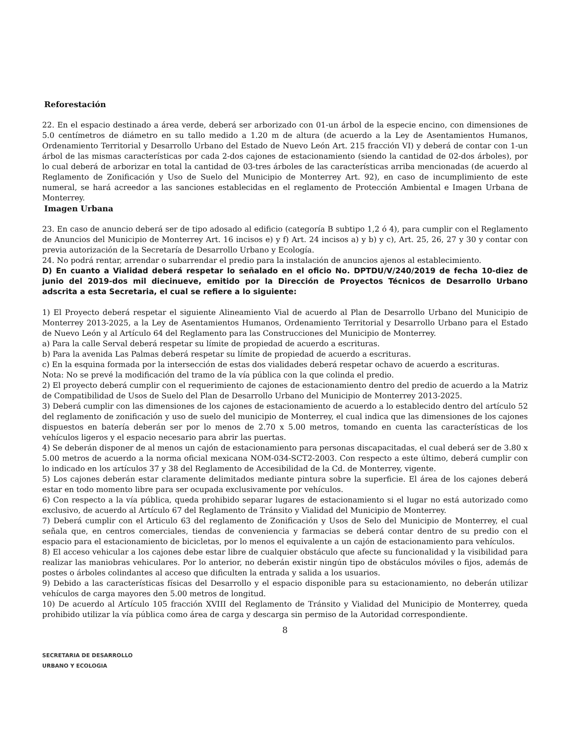Reforestación
22. En el espacio destinado a área verde, deberá ser arborizado con 01-un árbol de la especie encino, con dimensiones de 5.0 centímetros de diámetro en su tallo medido a 1.20 m de altura (de acuerdo a la Ley de Asentamientos Humanos, Ordenamiento Territorial y Desarrollo Urbano del Estado de Nuevo León Art. 215 fracción VI) y deberá de contar con 1-un árbol de las mismas características por cada 2-dos cajones de estacionamiento (siendo la cantidad de 02-dos árboles), por lo cual deberá de arborizar en total la cantidad de 03-tres árboles de las características arriba mencionadas (de acuerdo al Reglamento de Zonificación y Uso de Suelo del Municipio de Monterrey Art. 92), en caso de incumplimiento de este numeral, se hará acreedor a las sanciones establecidas en el reglamento de Protección Ambiental e Imagen Urbana de Monterrey.
Imagen Urbana
23. En caso de anuncio deberá ser de tipo adosado al edificio (categoría B subtipo 1,2 ó 4), para cumplir con el Reglamento de Anuncios del Municipio de Monterrey Art. 16 incisos e) y f) Art. 24 incisos a) y b) y c), Art. 25, 26, 27 y 30 y contar con previa autorización de la Secretaría de Desarrollo Urbano y Ecología.
24. No podrá rentar, arrendar o subarrendar el predio para la instalación de anuncios ajenos al establecimiento.
D) En cuanto a Vialidad deberá respetar lo señalado en el oficio No. DPTDU/V/240/2019 de fecha 10-diez de junio del 2019-dos mil diecinueve, emitido por la Dirección de Proyectos Técnicos de Desarrollo Urbano adscrita a esta Secretaria, el cual se refiere a lo siguiente:
1) El Proyecto deberá respetar el siguiente Alineamiento Vial de acuerdo al Plan de Desarrollo Urbano del Municipio de Monterrey 2013-2025, a la Ley de Asentamientos Humanos, Ordenamiento Territorial y Desarrollo Urbano para el Estado de Nuevo León y al Artículo 64 del Reglamento para las Construcciones del Municipio de Monterrey.
a) Para la calle Serval deberá respetar su límite de propiedad de acuerdo a escrituras.
b) Para la avenida Las Palmas deberá respetar su límite de propiedad de acuerdo a escrituras.
c) En la esquina formada por la intersección de estas dos vialidades deberá respetar ochavo de acuerdo a escrituras.
Nota: No se prevé la modificación del tramo de la vía pública con la que colinda el predio.
2) El proyecto deberá cumplir con el requerimiento de cajones de estacionamiento dentro del predio de acuerdo a la Matriz de Compatibilidad de Usos de Suelo del Plan de Desarrollo Urbano del Municipio de Monterrey 2013-2025.
3) Deberá cumplir con las dimensiones de los cajones de estacionamiento de acuerdo a lo establecido dentro del artículo 52 del reglamento de zonificación y uso de suelo del municipio de Monterrey, el cual indica que las dimensiones de los cajones dispuestos en batería deberán ser por lo menos de 2.70 x 5.00 metros, tomando en cuenta las características de los vehículos ligeros y el espacio necesario para abrir las puertas.
4) Se deberán disponer de al menos un cajón de estacionamiento para personas discapacitadas, el cual deberá ser de 3.80 x 5.00 metros de acuerdo a la norma oficial mexicana NOM-034-SCT2-2003. Con respecto a este último, deberá cumplir con lo indicado en los artículos 37 y 38 del Reglamento de Accesibilidad de la Cd. de Monterrey, vigente.
5) Los cajones deberán estar claramente delimitados mediante pintura sobre la superficie. El área de los cajones deberá estar en todo momento libre para ser ocupada exclusivamente por vehículos.
6) Con respecto a la vía pública, queda prohibido separar lugares de estacionamiento si el lugar no está autorizado como exclusivo, de acuerdo al Artículo 67 del Reglamento de Tránsito y Vialidad del Municipio de Monterrey.
7) Deberá cumplir con el Articulo 63 del reglamento de Zonificación y Usos de Selo del Municipio de Monterrey, el cual señala que, en centros comerciales, tiendas de conveniencia y farmacias se deberá contar dentro de su predio con el espacio para el estacionamiento de bicicletas, por lo menos el equivalente a un cajón de estacionamiento para vehículos.
8) El acceso vehicular a los cajones debe estar libre de cualquier obstáculo que afecte su funcionalidad y la visibilidad para realizar las maniobras vehiculares. Por lo anterior, no deberán existir ningún tipo de obstáculos móviles o fijos, además de postes o árboles colindantes al acceso que dificulten la entrada y salida a los usuarios.
9) Debido a las características físicas del Desarrollo y el espacio disponible para su estacionamiento, no deberán utilizar vehículos de carga mayores den 5.00 metros de longitud.
10) De acuerdo al Artículo 105 fracción XVIII del Reglamento de Tránsito y Vialidad del Municipio de Monterrey, queda prohibido utilizar la vía pública como área de carga y descarga sin permiso de la Autoridad correspondiente.
8
SECRETARIA DE DESARROLLO
URBANO Y ECOLOGIA